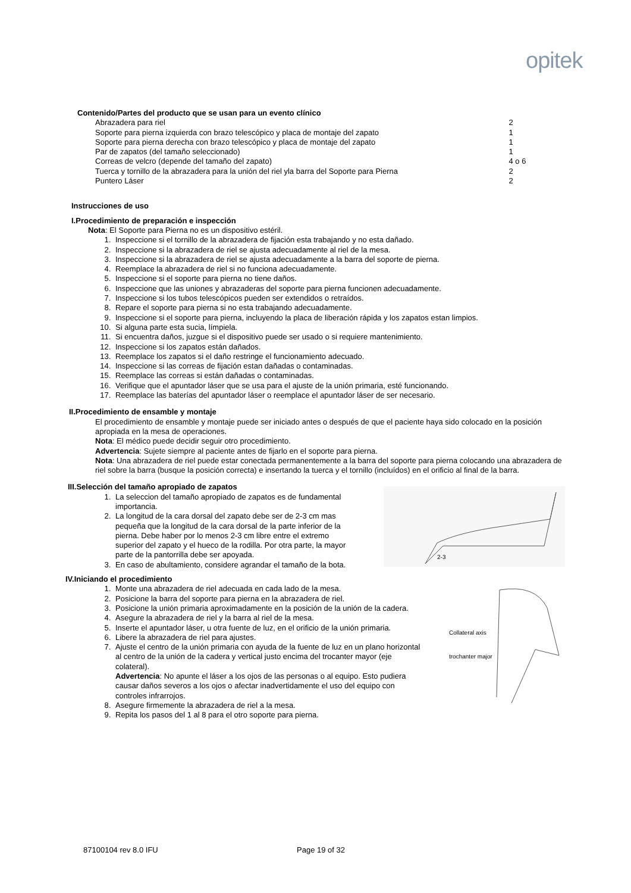opitek
Contenido/Partes del producto que se usan para un evento clínico
| Abrazadera para riel | 2 |
| Soporte para pierna izquierda con brazo telescópico y placa de montaje del zapato | 1 |
| Soporte para pierna derecha con brazo telescópico y placa de montaje del zapato | 1 |
| Par de zapatos (del tamaño seleccionado) | 1 |
| Correas de velcro (depende del tamaño del zapato) | 4 o 6 |
| Tuerca y tornillo de la abrazadera para la unión del riel yla barra del Soporte para Pierna | 2 |
| Puntero Láser | 2 |
Instrucciones de uso
I.Procedimiento de preparación e inspección
Nota: El Soporte para Pierna no es un dispositivo estéril.
1. Inspeccione si el tornillo de la abrazadera de fijación esta trabajando y no esta dañado.
2. Inspeccione si la abrazadera de riel se ajusta adecuadamente al riel de la mesa.
3. Inspeccione si la abrazadera de riel se ajusta adecuadamente a la barra del soporte de pierna.
4. Reemplace la abrazadera de riel si no funciona adecuadamente.
5. Inspeccione si el soporte para pierna no tiene daños.
6. Inspeccione que las uniones y abrazaderas del soporte para pierna funcionen adecuadamente.
7. Inspeccione si los tubos telescópicos pueden ser extendidos o retraídos.
8. Repare el soporte para pierna si no esta trabajando adecuadamente.
9. Inspeccione si el soporte para pierna, incluyendo la placa de liberación rápida y los zapatos estan limpios.
10. Si alguna parte esta sucia, límpiela.
11. Si encuentra daños, juzgue si el dispositivo puede ser usado o si requiere mantenimiento.
12. Inspeccione si los zapatos están dañados.
13. Reemplace los zapatos si el daño restringe el funcionamiento adecuado.
14. Inspeccione si las correas de fijación estan dañadas o contaminadas.
15. Reemplace las correas si están dañadas o contaminadas.
16. Verifique que el apuntador láser que se usa para el ajuste de la unión primaria, esté funcionando.
17. Reemplace las baterías del apuntador láser o reemplace el apuntador láser de ser necesario.
II.Procedimiento de ensamble y montaje
El procedimiento de ensamble y montaje puede ser iniciado antes o después de que el paciente haya sido colocado en la posición apropiada en la mesa de operaciones.
Nota: El médico puede decidir seguir otro procedimiento.
Advertencia: Sujete siempre al paciente antes de fijarlo en el soporte para pierna.
Nota: Una abrazadera de riel puede estar conectada permanentemente a la barra del soporte para pierna colocando una abrazadera de riel sobre la barra (busque la posición correcta) e insertando la tuerca y el tornillo (incluídos) en el orificio al final de la barra.
III.Selección del tamaño apropiado de zapatos
1. La seleccion del tamaño apropiado de zapatos es de fundamental importancia.
2. La longitud de la cara dorsal del zapato debe ser de 2-3 cm mas pequeña que la longitud de la cara dorsal de la parte inferior de la pierna. Debe haber por lo menos 2-3 cm libre entre el extremo superior del zapato y el hueco de la rodilla. Por otra parte, la mayor parte de la pantorrilla debe ser apoyada.
3. En caso de abultamiento, considere agrandar el tamaño de la bota.
2-3
IV.Iniciando el procedimiento
1. Monte una abrazadera de riel adecuada en cada lado de la mesa.
2. Posicione la barra del soporte para pierna en la abrazadera de riel.
3. Posicione la unión primaria aproximadamente en la posición de la unión de la cadera.
4. Asegure la abrazadera de riel y la barra al riel de la mesa.
5. Inserte el apuntador láser, u otra fuente de luz, en el orificio de la unión primaria.
6. Libere la abrazadera de riel para ajustes.
7. Ajuste el centro de la unión primaria con ayuda de la fuente de luz en un plano horizontal al centro de la unión de la cadera y vertical justo encima del trocanter mayor (eje colateral).
Advertencia: No apunte el láser a los ojos de las personas o al equipo. Esto pudiera causar daños severos a los ojos o afectar inadvertidamente el uso del equipo con controles infrarrojos.
8. Asegure firmemente la abrazadera de riel a la mesa.
9. Repita los pasos del 1 al 8 para el otro soporte para pierna.
Collateral axis
trochanter major
87100104 rev 8.0 IFU Page 19 of 32